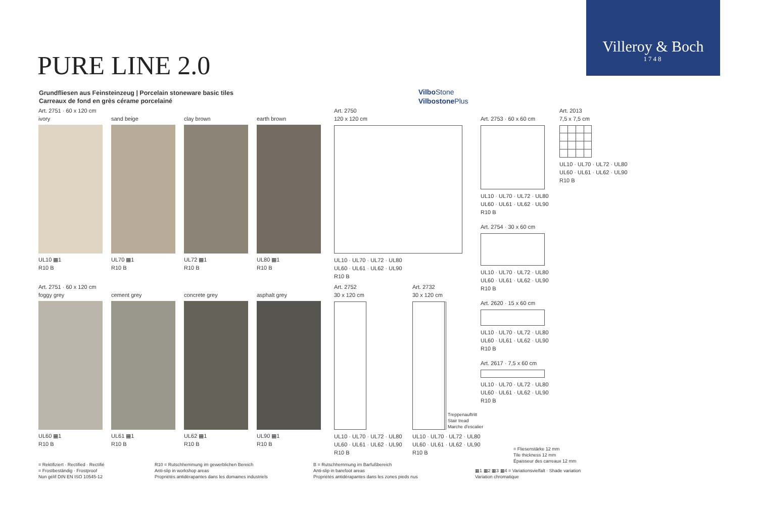Villeroy & Boch
1748
PURE LINE 2.0
Grundfliesen aus Feinsteinzeug | Porcelain stoneware basic tiles
Carreaux de fond en grès cérame porcelainé
Vilbo Stone
Vilbostone Plus
Art. 2751 · 60 x 120 cm
ivory
UL10 ▦1
R10 B
sand beige
UL70 ▦1
R10 B
clay brown
UL72 ▦1
R10 B
earth brown
UL80 ▦1
R10 B
Art. 2751 · 60 x 120 cm
foggy grey
UL60 ▦1
R10 B
cement grey
UL61 ▦1
R10 B
concrete grey
UL62 ▦1
R10 B
asphalt grey
UL90 ▦1
R10 B
Art. 2750
120 x 120 cm
UL10 · UL70 · UL72 · UL80
UL60 · UL61 · UL62 · UL90
R10 B
Art. 2752
30 x 120 cm
UL10 · UL70 · UL72 · UL80
UL60 · UL61 · UL62 · UL90
R10 B
Art. 2732
30 x 120 cm
UL10 · UL70 · UL72 · UL80
UL60 · UL61 · UL62 · UL90
R10 B
Treppenauftritt
Stair tread
Marche d'escalier
Art. 2753 · 60 x 60 cm
UL10 · UL70 · UL72 · UL80
UL60 · UL61 · UL62 · UL90
R10 B
Art. 2754 · 30 x 60 cm
UL10 · UL70 · UL72 · UL80
UL60 · UL61 · UL62 · UL90
R10 B
Art. 2620 · 15 x 60 cm
UL10 · UL70 · UL72 · UL80
UL60 · UL61 · UL62 · UL90
R10 B
Art. 2617 · 7,5 x 60 cm
UL10 · UL70 · UL72 · UL80
UL60 · UL61 · UL62 · UL90
R10 B
Art. 2013
7,5 x 7,5 cm
UL10 · UL70 · UL72 · UL80
UL60 · UL61 · UL62 · UL90
R10 B
= Rektifiziert · Rectified · Rectifié
= Frostbeständig · Frostproof
Non gélif DIN EN ISO 10545-12
R10 = Rutschhemmung im gewerblichen Bereich
Anti-slip in workshop areas
Propriétés antidérapantes dans les domaines industriels
B = Rutschhemmung im Barfußbereich
Anti-slip in barefoot areas
Propriétés antidérapantes dans les zones pieds nus
= Fliesenstärke 12 mm
Tile thickness 12 mm
Épaisseur des carreaux 12 mm
▦1 ▦2 ▦3 ▦4 = Variationsvielfalt · Shade variation
Variation chromatique